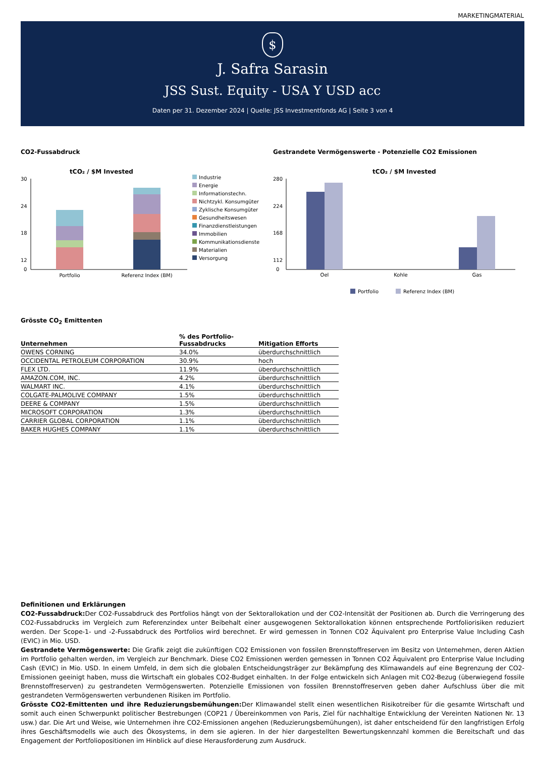MARKETINGMATERIAL
$
J. Safra Sarasin
JSS Sust. Equity - USA Y USD acc
Daten per 31. Dezember 2024 | Quelle: JSS Investmentfonds AG | Seite 3 von 4
CO2-Fussabdruck
tCO₂ / $M Invested
30
24
18
12
0
Portfolio
Referenz Index (BM)
Industrie
Energie
Informationstechn.
Nichtzykl. Konsumgüter
Zyklische Konsumgüter
Gesundheitswesen
Finanzdienstleistungen
Immobilien
Kommunikationsdienste
Materialien
Versorgung
Gestrandete Vermögenswerte - Potenzielle CO2 Emissionen
tCO₂ / $M Invested
280
224
168
112
0
Oel
Kohle
Gas
Portfolio
Referenz Index (BM)
Grösste CO<sub>2</sub> Emittenten
| Unternehmen | % des Portfolio- Fussabdrucks | Mitigation Efforts |
| --- | --- | --- |
| OWENS CORNING | 34.0% | überdurchschnittlich |
| OCCIDENTAL PETROLEUM CORPORATION | 30.9% | hoch |
| FLEX LTD. | 11.9% | überdurchschnittlich |
| AMAZON.COM, INC. | 4.2% | überdurchschnittlich |
| WALMART INC. | 4.1% | überdurchschnittlich |
| COLGATE-PALMOLIVE COMPANY | 1.5% | überdurchschnittlich |
| DEERE & COMPANY | 1.5% | überdurchschnittlich |
| MICROSOFT CORPORATION | 1.3% | überdurchschnittlich |
| CARRIER GLOBAL CORPORATION | 1.1% | überdurchschnittlich |
| BAKER HUGHES COMPANY | 1.1% | überdurchschnittlich |
Definitionen und Erklärungen
CO2-Fussabdruck: Der CO2-Fussabdruck des Portfolios hängt von der Sektorallokation und der CO2-Intensität der Positionen ab. Durch die Verringerung des CO2-Fussabdrucks im Vergleich zum Referenzindex unter Beibehalt einer ausgewogenen Sektorallokation können entsprechende Portfoliorisiken reduziert werden. Der Scope-1- und -2-Fussabdruck des Portfolios wird berechnet. Er wird gemessen in Tonnen CO2 Äquivalent pro Enterprise Value Including Cash (EVIC) in Mio. USD.
Gestrandete Vermögenswerte: Die Grafik zeigt die zukünftigen CO2 Emissionen von fossilen Brennstoffreserven im Besitz von Unternehmen, deren Aktien im Portfolio gehalten werden, im Vergleich zur Benchmark. Diese CO2 Emissionen werden gemessen in Tonnen CO2 Äquivalent pro Enterprise Value Including Cash (EVIC) in Mio. USD. In einem Umfeld, in dem sich die globalen Entscheidungsträger zur Bekämpfung des Klimawandels auf eine Begrenzung der CO2-Emissionen geeinigt haben, muss die Wirtschaft ein globales CO2-Budget einhalten. In der Folge entwickeln sich Anlagen mit CO2-Bezug (überwiegend fossile Brennstoffreserven) zu gestrandeten Vermögenswerten. Potenzielle Emissionen von fossilen Brennstoffreserven geben daher Aufschluss über die mit gestrandeten Vermögenswerten verbundenen Risiken im Portfolio.
Grösste CO2-Emittenten und ihre Reduzierungsbemühungen: Der Klimawandel stellt einen wesentlichen Risikotreiber für die gesamte Wirtschaft und somit auch einen Schwerpunkt politischer Bestrebungen (COP21 / Übereinkommen von Paris, Ziel für nachhaltige Entwicklung der Vereinten Nationen Nr. 13 usw.) dar. Die Art und Weise, wie Unternehmen ihre CO2-Emissionen angehen (Reduzierungsbemühungen), ist daher entscheidend für den langfristigen Erfolg ihres Geschäftsmodells wie auch des Ökosystems, in dem sie agieren. In der hier dargestellten Bewertungskennzahl kommen die Bereitschaft und das Engagement der Portfoliopositionen im Hinblick auf diese Herausforderung zum Ausdruck.